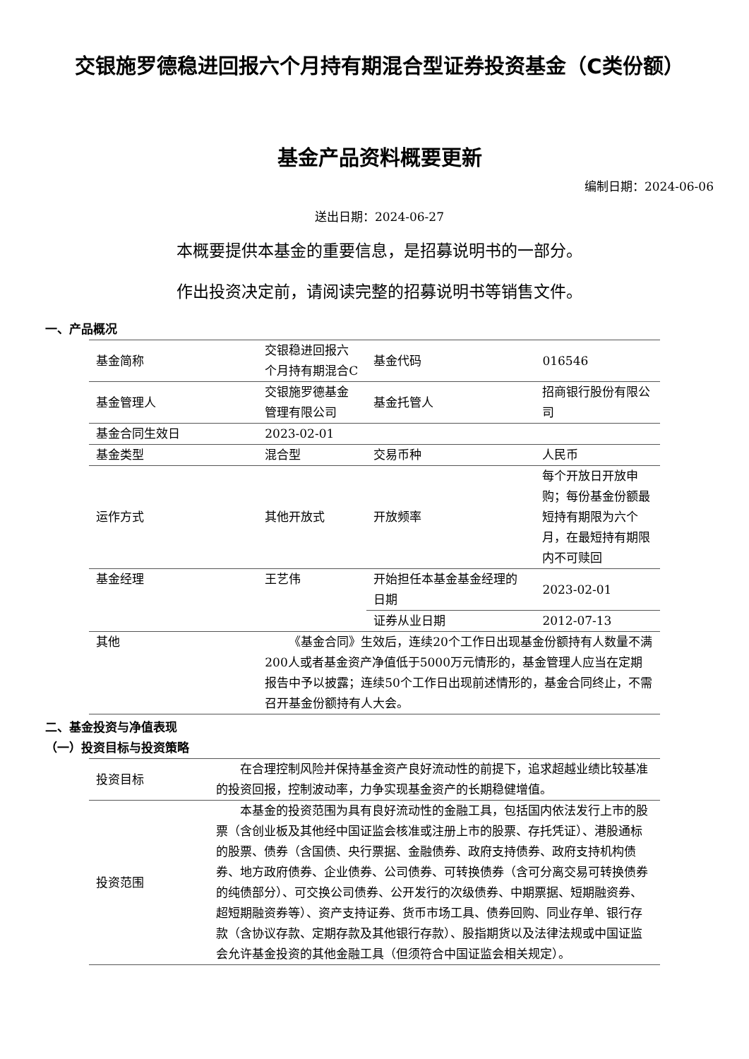交银施罗德稳进回报六个月持有期混合型证券投资基金（C类份额）
基金产品资料概要更新
编制日期：2024-06-06
送出日期：2024-06-27
本概要提供本基金的重要信息，是招募说明书的一部分。
作出投资决定前，请阅读完整的招募说明书等销售文件。
一、产品概况
| 基金简称 | 交银稳进回报六个月持有期混合C | 基金代码 | 016546 |
| 基金管理人 | 交银施罗德基金管理有限公司 | 基金托管人 | 招商银行股份有限公司 |
| 基金合同生效日 | 2023-02-01 | | |
| 基金类型 | 混合型 | 交易币种 | 人民币 |
| 运作方式 | 其他开放式 | 开放频率 | 每个开放日开放申购；每份基金份额最短持有期限为六个月，在最短持有期限内不可赎回 |
| 基金经理 | 王艺伟 | 开始担任本基金基金经理的日期 | 2023-02-01 |
| | | 证券从业日期 | 2012-07-13 |
| 其他 | 《基金合同》生效后，连续20个工作日出现基金份额持有人数量不满200人或者基金资产净值低于5000万元情形的，基金管理人应当在定期报告中予以披露；连续50个工作日出现前述情形的，基金合同终止，不需召开基金份额持有人大会。 | | |
二、基金投资与净值表现
（一）投资目标与投资策略
| 投资目标 | 在合理控制风险并保持基金资产良好流动性的前提下，追求超越业绩比较基准的投资回报，控制波动率，力争实现基金资产的长期稳健增值。 |
| 投资范围 | 本基金的投资范围为具有良好流动性的金融工具，包括国内依法发行上市的股票（含创业板及其他经中国证监会核准或注册上市的股票、存托凭证）、港股通标的股票、债券（含国债、央行票据、金融债券、政府支持债券、政府支持机构债券、地方政府债券、企业债券、公司债券、可转换债券（含可分离交易可转换债券的纯债部分）、可交换公司债券、公开发行的次级债券、中期票据、短期融资券、超短期融资券等）、资产支持证券、货币市场工具、债券回购、同业存单、银行存款（含协议存款、定期存款及其他银行存款）、股指期货以及法律法规或中国证监会允许基金投资的其他金融工具（但须符合中国证监会相关规定）。 |